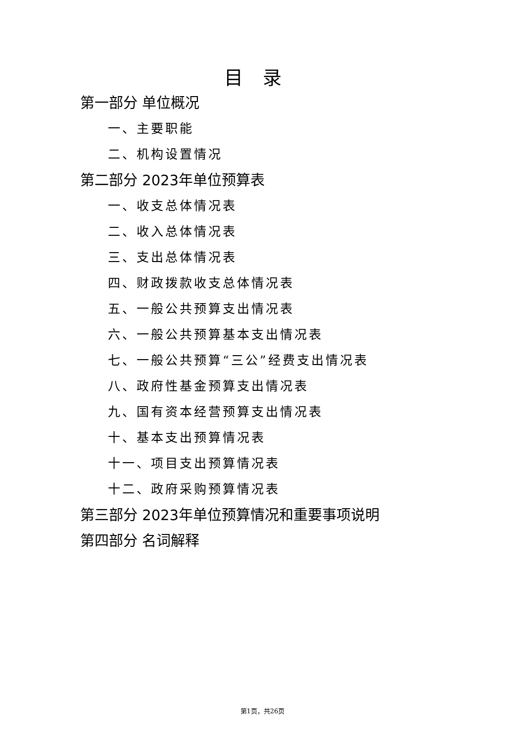目录
第一部分 单位概况
一、主要职能
二、机构设置情况
第二部分 2023年单位预算表
一、收支总体情况表
二、收入总体情况表
三、支出总体情况表
四、财政拨款收支总体情况表
五、一般公共预算支出情况表
六、一般公共预算基本支出情况表
七、一般公共预算“三公”经费支出情况表
八、政府性基金预算支出情况表
九、国有资本经营预算支出情况表
十、基本支出预算情况表
十一、项目支出预算情况表
十二、政府采购预算情况表
第三部分 2023年单位预算情况和重要事项说明
第四部分 名词解释
第1页，共26页